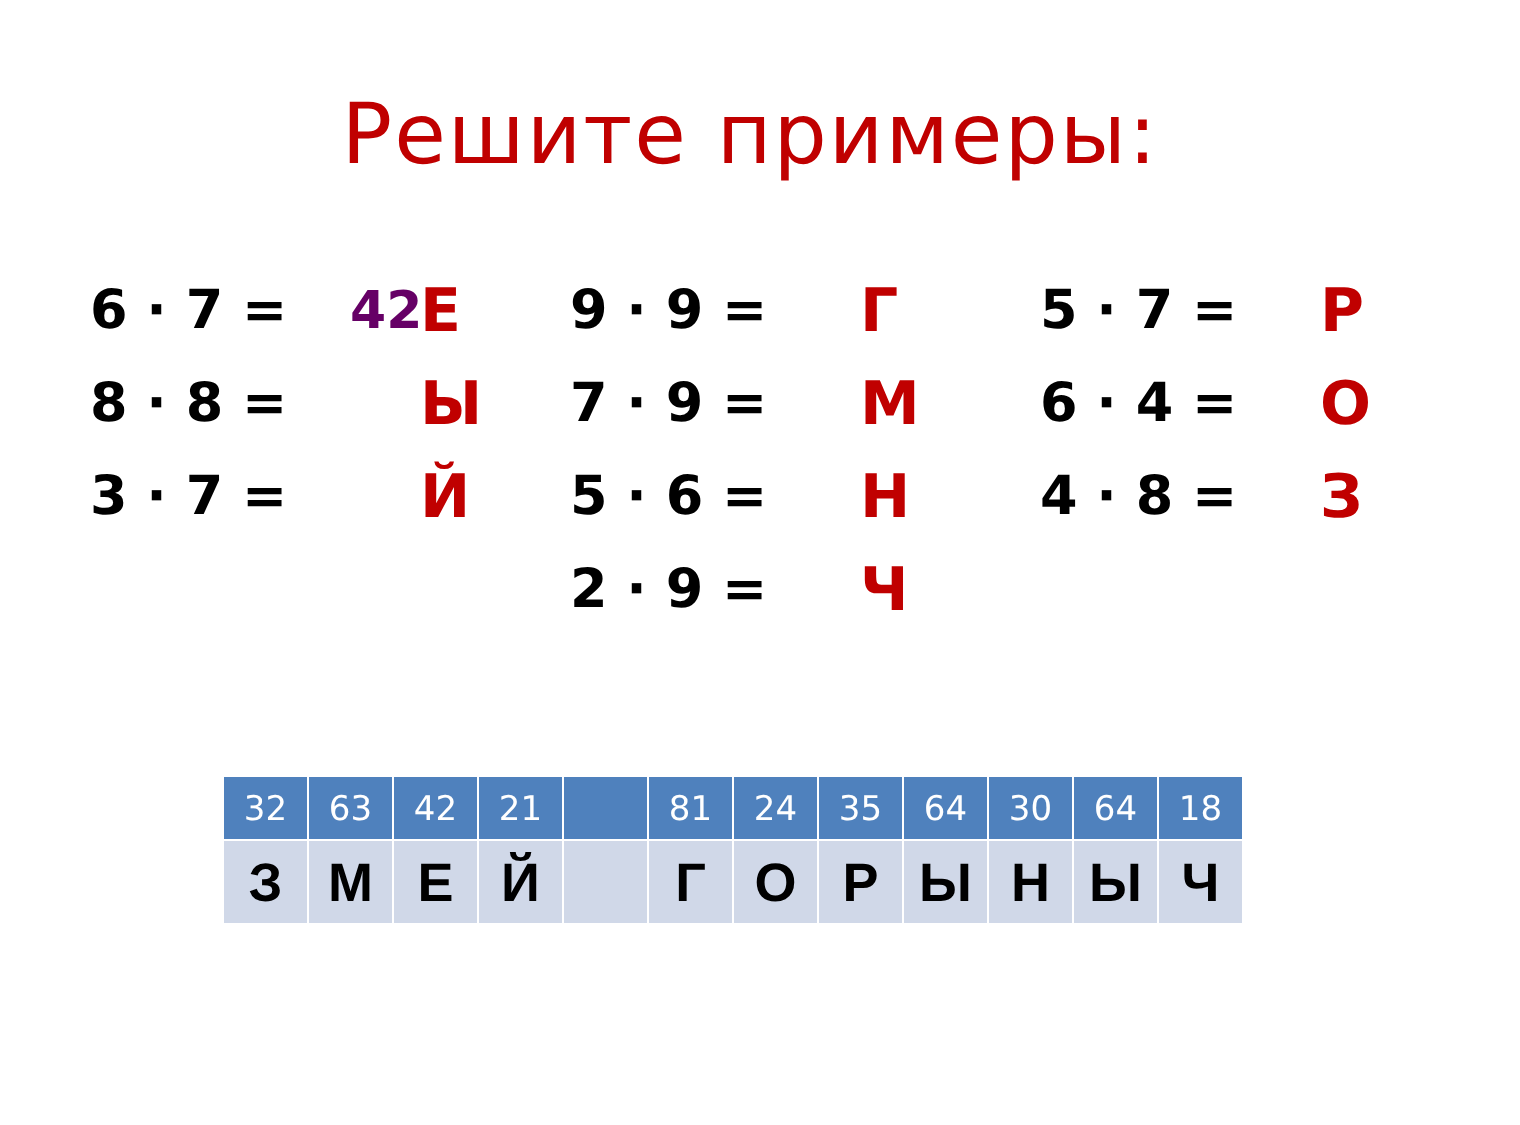Решите примеры:
6 · 7 = 42 Е
8 · 8 = Ы
3 · 7 = Й
9 · 9 = Г
7 · 9 = М
5 · 6 = Н
2 · 9 = Ч
5 · 7 = Р
6 · 4 = О
4 · 8 = З
| 32 | 63 | 42 | 21 | | 81 | 24 | 35 | 64 | 30 | 64 | 18 |
| З | М | Е | Й | | Г | О | Р | Ы | Н | Ы | Ч |